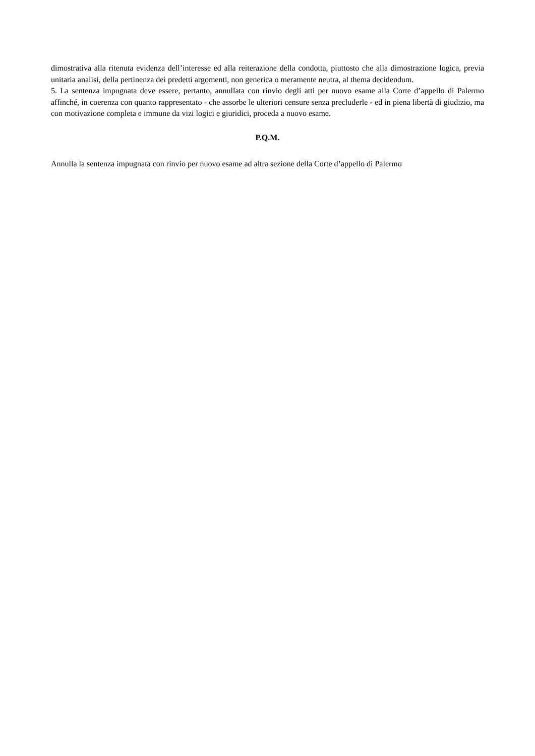dimostrativa alla ritenuta evidenza dell’interesse ed alla reiterazione della condotta, piuttosto che alla dimostrazione logica, previa unitaria analisi, della pertinenza dei predetti argomenti, non generica o meramente neutra, al thema decidendum.
5. La sentenza impugnata deve essere, pertanto, annullata con rinvio degli atti per nuovo esame alla Corte d’appello di Palermo affinché, in coerenza con quanto rappresentato - che assorbe le ulteriori censure senza precluderle - ed in piena libertà di giudizio, ma con motivazione completa e immune da vizi logici e giuridici, proceda a nuovo esame.
P.Q.M.
Annulla la sentenza impugnata con rinvio per nuovo esame ad altra sezione della Corte d’appello di Palermo